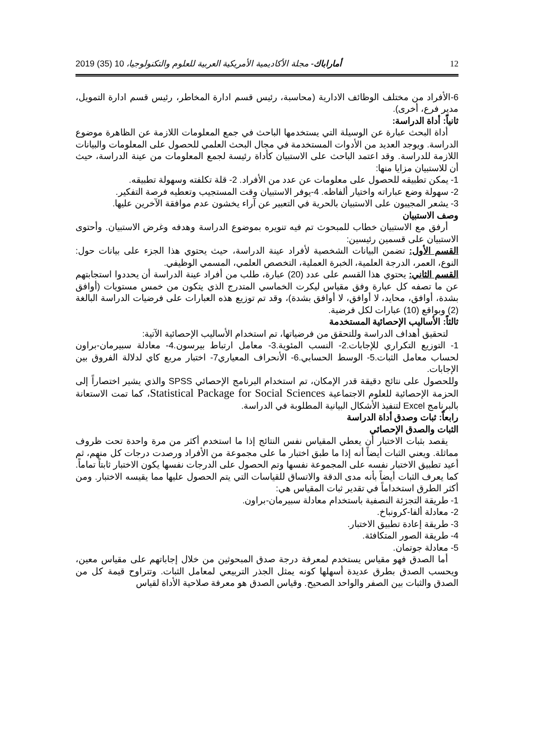12 أماراباك- مجلة الأكاديمية الأمريكية العربية للعلوم والتكنولوجيا، 10 (35) 2019
6-الأفراد من مختلف الوظائف الادارية (محاسبة، رئيس قسم ادارة المخاطر، رئيس قسم ادارة التمويل، مدير فرع، أخرى).
ثانياً: أداة الدراسة:
أداة البحث عبارة عن الوسيلة التي يستخدمها الباحث في جمع المعلومات اللازمة عن الظاهرة موضوع الدراسة. ويوجد العديد من الأدوات المستخدمة في مجال البحث العلمي للحصول على المعلومات والبيانات اللازمة للدراسة. وقد اعتمد الباحث على الاستبيان كأداة رئيسة لجمع المعلومات من عينة الدراسة، حيث أن للاستبيان مزايا منها:
1- يمكن تطبيقه للحصول على معلومات عن عدد من الأفراد. 2- قلة تكلفته وسهولة تطبيقه.
2- سهولة وضع عباراته واختيار ألفاظه. 4-يوفر الاستبيان وقت المستجيب وتعطيه فرصة التفكير.
3- يشعر المجيبون على الاستبيان بالحرية في التعبير عن آراء يخشون عدم موافقة الآخرين عليها.
وصف الاستبيان
أرفق مع الاستبيان خطاب للمبحوث تم فيه تنويره بموضوع الدراسة وهدفه وغرض الاستبيان. وأحتوى الاستبيان على قسمين رئيسين:
القسم الأول: تضمن البيانات الشخصية لأفراد عينة الدراسة، حيث يحتوي هذا الجزء على بيانات حول: النوع، العمر، الدرجة العلمية، الخبرة العملية، التخصص العلمي، المسمي الوظيفي.
القسم الثاني: يحتوي هذا القسم على عدد (20) عبارة، طلب من أفراد عينة الدراسة أن يحددوا استجابتهم عن ما تصفه كل عبارة وفق مقياس ليكرت الخماسي المتدرج الذي يتكون من خمس مستويات (أوافق بشدة، أوافق، محايد، لا أوافق، لا أوافق بشدة)، وقد تم توزيع هذه العبارات على فرضيات الدراسة البالغة (2) وبواقع (10) عبارات لكل فرضية.
ثالثاً: الأساليب الإحصائية المستخدمة
لتحقيق أهداف الدراسة وللتحقق من فرضياتها، تم استخدام الأساليب الإحصائية الآتية:
1- التوزيع التكراري للإجابات.2- النسب المئوية.3- معامل ارتباط بيرسون.4- معادلة سبيرمان-براون لحساب معامل الثبات.5- الوسط الحسابي.6- الأنحراف المعياري7- اختبار مربع كاي لدلالة الفروق بين الإجابات.
وللحصول على نتائج دقيقة قدر الإمكان، تم استخدام البرنامج الإحصائي SPSS والذي يشير اختصاراً إلى الحزمة الإحصائية للعلوم الاجتماعية Statistical Package for Social Sciences، كما تمت الاستعانة بالبرنامج Excel لتنفيذ الأشكال البيانية المطلوبة في الدراسة.
رابعاً: ثبات وصدق أداة الدراسة
الثبات والصدق الإحصائي
يقصد بثبات الاختبار أن يعطي المقياس نفس النتائج إذا ما استخدم أكثر من مرة واحدة تحت ظروف مماثلة. ويعني الثبات أيضاً أنه إذا ما طبق اختبار ما على مجموعة من الأفراد ورصدت درجات كل منهم، ثم أعيد تطبيق الاختبار نفسه على المجموعة نفسها وتم الحصول على الدرجات نفسها يكون الاختبار ثابتاً تماماً. كما يعرف الثبات أيضاً بأنه مدى الدقة والاتساق للقياسات التي يتم الحصول عليها مما يقيسه الاختبار. ومن أكثر الطرق استخداماً في تقدير ثبات المقياس هي:
1- طريقة التجزئة النصفية باستخدام معادلة سبيرمان-براون.
2- معادلة ألفا-كرونباخ.
3- طريقة إعادة تطبيق الاختبار.
4- طريقة الصور المتكافئة.
5- معادلة جوتمان.
أما الصدق فهو مقياس يستخدم لمعرفة درجة صدق المبحوثين من خلال إجاباتهم على مقياس معين، ويحسب الصدق بطرق عديدة أسهلها كونه يمثل الجذر التربيعي لمعامل الثبات. وتتراوح قيمة كل من الصدق والثبات بين الصفر والواحد الصحيح. وقياس الصدق هو معرفة صلاحية الأداة لقياس